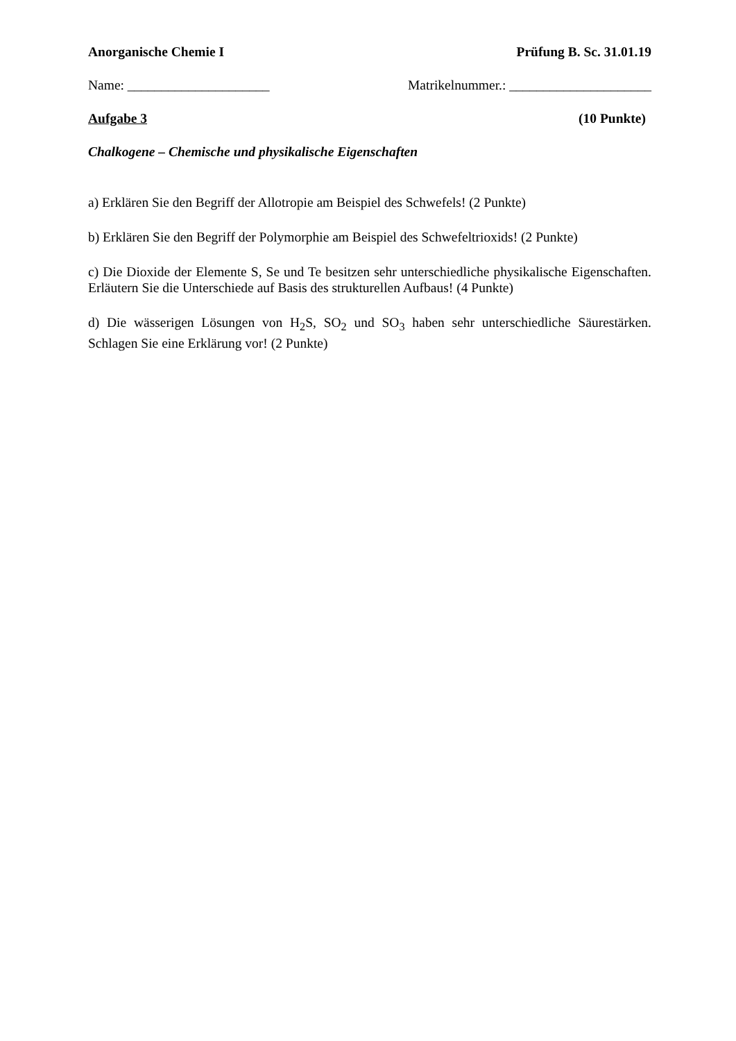Anorganische Chemie I Prüfung B. Sc. 31.01.19
Name: _____________________ Matrikelnummer.: _____________________
Aufgabe 3 (10 Punkte)
Chalkogene – Chemische und physikalische Eigenschaften
a) Erklären Sie den Begriff der Allotropie am Beispiel des Schwefels! (2 Punkte)
b) Erklären Sie den Begriff der Polymorphie am Beispiel des Schwefeltrioxids! (2 Punkte)
c) Die Dioxide der Elemente S, Se und Te besitzen sehr unterschiedliche physikalische Eigenschaften. Erläutern Sie die Unterschiede auf Basis des strukturellen Aufbaus! (4 Punkte)
d) Die wässerigen Lösungen von H<sub>2</sub>S, SO<sub>2</sub> und SO<sub>3</sub> haben sehr unterschiedliche Säurestärken. Schlagen Sie eine Erklärung vor! (2 Punkte)